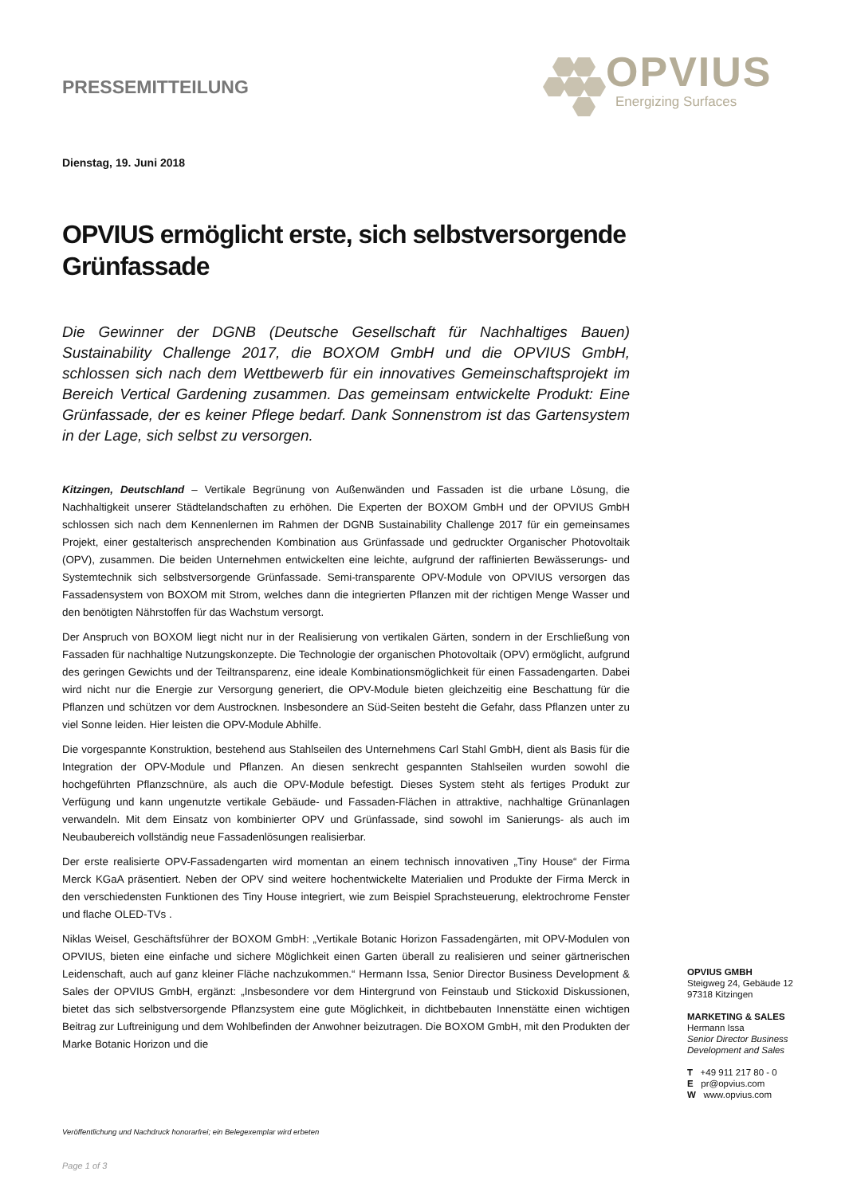PRESSEMITTEILUNG
OPVIUS
Energizing Surfaces
Dienstag, 19. Juni 2018
OPVIUS ermöglicht erste, sich selbstversorgende Grünfassade
Die Gewinner der DGNB (Deutsche Gesellschaft für Nachhaltiges Bauen) Sustainability Challenge 2017, die BOXOM GmbH und die OPVIUS GmbH, schlossen sich nach dem Wettbewerb für ein innovatives Gemeinschaftsprojekt im Bereich Vertical Gardening zusammen. Das gemeinsam entwickelte Produkt: Eine Grünfassade, der es keiner Pflege bedarf. Dank Sonnenstrom ist das Gartensystem in der Lage, sich selbst zu versorgen.
Kitzingen, Deutschland – Vertikale Begrünung von Außenwänden und Fassaden ist die urbane Lösung, die Nachhaltigkeit unserer Städtelandschaften zu erhöhen. Die Experten der BOXOM GmbH und der OPVIUS GmbH schlossen sich nach dem Kennenlernen im Rahmen der DGNB Sustainability Challenge 2017 für ein gemeinsames Projekt, einer gestalterisch ansprechenden Kombination aus Grünfassade und gedruckter Organischer Photovoltaik (OPV), zusammen. Die beiden Unternehmen entwickelten eine leichte, aufgrund der raffinierten Bewässerungs- und Systemtechnik sich selbstversorgende Grünfassade. Semi-transparente OPV-Module von OPVIUS versorgen das Fassadensystem von BOXOM mit Strom, welches dann die integrierten Pflanzen mit der richtigen Menge Wasser und den benötigten Nährstoffen für das Wachstum versorgt.
Der Anspruch von BOXOM liegt nicht nur in der Realisierung von vertikalen Gärten, sondern in der Erschließung von Fassaden für nachhaltige Nutzungskonzepte. Die Technologie der organischen Photovoltaik (OPV) ermöglicht, aufgrund des geringen Gewichts und der Teiltransparenz, eine ideale Kombinationsmöglichkeit für einen Fassadengarten. Dabei wird nicht nur die Energie zur Versorgung generiert, die OPV-Module bieten gleichzeitig eine Beschattung für die Pflanzen und schützen vor dem Austrocknen. Insbesondere an Süd-Seiten besteht die Gefahr, dass Pflanzen unter zu viel Sonne leiden. Hier leisten die OPV-Module Abhilfe.
Die vorgespannte Konstruktion, bestehend aus Stahlseilen des Unternehmens Carl Stahl GmbH, dient als Basis für die Integration der OPV-Module und Pflanzen. An diesen senkrecht gespannten Stahlseilen wurden sowohl die hochgeführten Pflanzschnüre, als auch die OPV-Module befestigt. Dieses System steht als fertiges Produkt zur Verfügung und kann ungenutzte vertikale Gebäude- und Fassaden-Flächen in attraktive, nachhaltige Grünanlagen verwandeln. Mit dem Einsatz von kombinierter OPV und Grünfassade, sind sowohl im Sanierungs- als auch im Neubaubereich vollständig neue Fassadenlösungen realisierbar.
Der erste realisierte OPV-Fassadengarten wird momentan an einem technisch innovativen „Tiny House“ der Firma Merck KGaA präsentiert. Neben der OPV sind weitere hochentwickelte Materialien und Produkte der Firma Merck in den verschiedensten Funktionen des Tiny House integriert, wie zum Beispiel Sprachsteuerung, elektrochrome Fenster und flache OLED-TVs .
Niklas Weisel, Geschäftsführer der BOXOM GmbH: „Vertikale Botanic Horizon Fassadengärten, mit OPV-Modulen von OPVIUS, bieten eine einfache und sichere Möglichkeit einen Garten überall zu realisieren und seiner gärtnerischen Leidenschaft, auch auf ganz kleiner Fläche nachzukommen.“ Hermann Issa, Senior Director Business Development & Sales der OPVIUS GmbH, ergänzt: „Insbesondere vor dem Hintergrund von Feinstaub und Stickoxid Diskussionen, bietet das sich selbstversorgende Pflanzsystem eine gute Möglichkeit, in dichtbebauten Innenstätte einen wichtigen Beitrag zur Luftreinigung und dem Wohlbefinden der Anwohner beizutragen. Die BOXOM GmbH, mit den Produkten der Marke Botanic Horizon und die
OPVIUS GMBH
Steigweg 24, Gebäude 12
97318 Kitzingen
MARKETING & SALES
Hermann Issa
Senior Director Business
Development and Sales
T +49 911 217 80 - 0
E pr@opvius.com
W www.opvius.com
Veröffentlichung und Nachdruck honorarfrei; ein Belegexemplar wird erbeten
Page 1 of 3